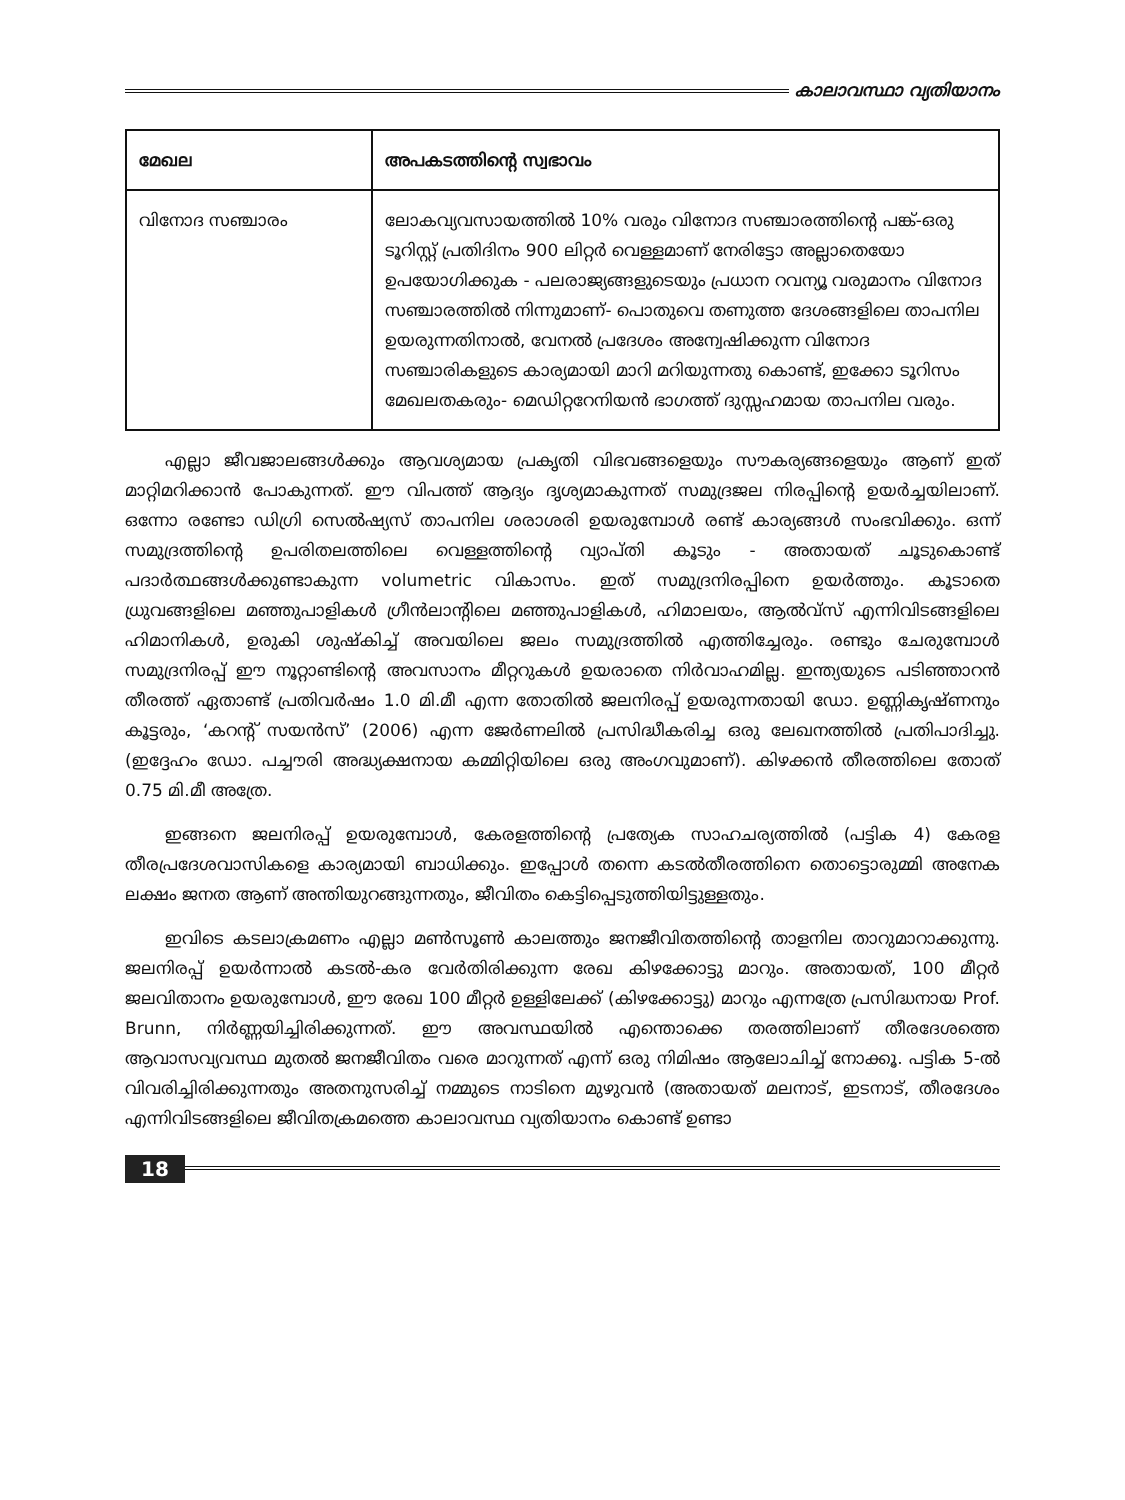കാലാവസ്ഥാ വ്യതിയാനം
| മേഖല | അപകടത്തിന്റെ സ്വഭാവം |
| --- | --- |
| വിനോദ സഞ്ചാരം | ലോകവ്യവസായത്തിൽ 10% വരും വിനോദ സഞ്ചാരത്തിന്റെ പങ്ക്-ഒരു ടൂറിസ്റ്റ് പ്രതിദിനം 900 ലിറ്റർ വെള്ളമാണ് നേരിട്ടോ അല്ലാതെയോ ഉപയോഗിക്കുക - പലരാജ്യങ്ങളുടെയും പ്രധാന റവന്യൂ വരുമാനം വിനോദ സഞ്ചാരത്തിൽ നിന്നുമാണ്- പൊതുവെ തണുത്ത ദേശങ്ങളിലെ താപനില ഉയരുന്നതിനാൽ, വേനൽ പ്രദേശം അന്വേഷിക്കുന്ന വിനോദ സഞ്ചാരികളുടെ കാര്യമായി മാറി മറിയുന്നതു കൊണ്ട്, ഇക്കോ ടൂറിസം മേഖലതകരും- മെഡിറ്ററേനിയൻ ഭാഗത്ത് ദുസ്സഹമായ താപനില വരും. |
എല്ലാ ജീവജാലങ്ങൾക്കും ആവശ്യമായ പ്രകൃതി വിഭവങ്ങളെയും സൗകര്യങ്ങളെയും ആണ് ഇത് മാറ്റിമറിക്കാൻ പോകുന്നത്. ഈ വിപത്ത് ആദ്യം ദൃശ്യമാകുന്നത് സമുദ്രജല നിരപ്പിന്റെ ഉയർച്ചയിലാണ്. ഒന്നോ രണ്ടോ ഡിഗ്രി സെൽഷ്യസ് താപനില ശരാശരി ഉയരുമ്പോൾ രണ്ട് കാര്യങ്ങൾ സംഭവിക്കും. ഒന്ന് സമുദ്രത്തിന്റെ ഉപരിതലത്തിലെ വെള്ളത്തിന്റെ വ്യാപ്തി കൂടും - അതായത് ചൂടുകൊണ്ട് പദാർത്ഥങ്ങൾക്കുണ്ടാകുന്ന volumetric വികാസം. ഇത് സമുദ്രനിരപ്പിനെ ഉയർത്തും. കൂടാതെ ധ്രുവങ്ങളിലെ മഞ്ഞുപാളികൾ ഗ്രീൻലാന്റിലെ മഞ്ഞുപാളികൾ, ഹിമാലയം, ആൽവ്സ് എന്നിവിടങ്ങളിലെ ഹിമാനികൾ, ഉരുകി ശുഷ്കിച്ച് അവയിലെ ജലം സമുദ്രത്തിൽ എത്തിച്ചേരും. രണ്ടും ചേരുമ്പോൾ സമുദ്രനിരപ്പ് ഈ നൂറ്റാണ്ടിന്റെ അവസാനം മീറ്ററുകൾ ഉയരാതെ നിർവാഹമില്ല. ഇന്ത്യയുടെ പടിഞ്ഞാറൻ തീരത്ത് ഏതാണ്ട് പ്രതിവർഷം 1.0 മി.മീ എന്ന തോതിൽ ജലനിരപ്പ് ഉയരുന്നതായി ഡോ. ഉണ്ണികൃഷ്ണനും കൂട്ടരും, ‘കറന്റ് സയൻസ്’ (2006) എന്ന ജേർണലിൽ പ്രസിദ്ധീകരിച്ച ഒരു ലേഖനത്തിൽ പ്രതിപാദിച്ചു. (ഇദ്ദേഹം ഡോ. പച്ചൗരി അദ്ധ്യക്ഷനായ കമ്മിറ്റിയിലെ ഒരു അംഗവുമാണ്). കിഴക്കൻ തീരത്തിലെ തോത് 0.75 മി.മീ അത്രേ.
ഇങ്ങനെ ജലനിരപ്പ് ഉയരുമ്പോൾ, കേരളത്തിന്റെ പ്രത്യേക സാഹചര്യത്തിൽ (പട്ടിക 4) കേരള തീരപ്രദേശവാസികളെ കാര്യമായി ബാധിക്കും. ഇപ്പോൾ തന്നെ കടൽതീരത്തിനെ തൊട്ടൊരുമ്മി അനേക ലക്ഷം ജനത ആണ് അന്തിയുറങ്ങുന്നതും, ജീവിതം കെട്ടിപ്പെടുത്തിയിട്ടുള്ളതും.
ഇവിടെ കടലാക്രമണം എല്ലാ മൺസൂൺ കാലത്തും ജനജീവിതത്തിന്റെ താളനില താറുമാറാക്കുന്നു. ജലനിരപ്പ് ഉയർന്നാൽ കടൽ-കര വേർതിരിക്കുന്ന രേഖ കിഴക്കോട്ടു മാറും. അതായത്, 100 മീറ്റർ ജലവിതാനം ഉയരുമ്പോൾ, ഈ രേഖ 100 മീറ്റർ ഉള്ളിലേക്ക് (കിഴക്കോട്ടു) മാറും എന്നത്രേ പ്രസിദ്ധനായ Prof. Brunn, നിർണ്ണയിച്ചിരിക്കുന്നത്. ഈ അവസ്ഥയിൽ എന്തൊക്കെ തരത്തിലാണ് തീരദേശത്തെ ആവാസവ്യവസ്ഥ മുതൽ ജനജീവിതം വരെ മാറുന്നത് എന്ന് ഒരു നിമിഷം ആലോചിച്ച് നോക്കൂ. പട്ടിക 5-ൽ വിവരിച്ചിരിക്കുന്നതും അതനുസരിച്ച് നമ്മുടെ നാടിനെ മുഴുവൻ (അതായത് മലനാട്, ഇടനാട്, തീരദേശം എന്നിവിടങ്ങളിലെ ജീവിതക്രമത്തെ കാലാവസ്ഥ വ്യതിയാനം കൊണ്ട് ഉണ്ടാ
18